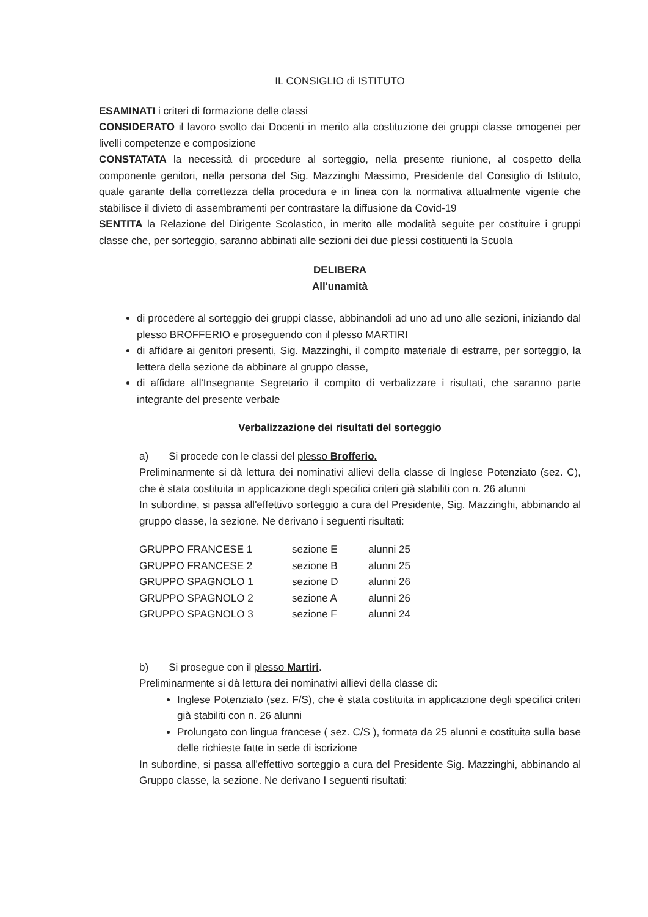IL CONSIGLIO di ISTITUTO
ESAMINATI i criteri di formazione delle classi
CONSIDERATO il lavoro svolto dai Docenti in merito alla costituzione dei gruppi classe omogenei per livelli competenze e composizione
CONSTATATA la necessità di procedure al sorteggio, nella presente riunione, al cospetto della componente genitori, nella persona del Sig. Mazzinghi Massimo, Presidente del Consiglio di Istituto, quale garante della correttezza della procedura e in linea con la normativa attualmente vigente che stabilisce il divieto di assembramenti per contrastare la diffusione da Covid-19
SENTITA la Relazione del Dirigente Scolastico, in merito alle modalità seguite per costituire i gruppi classe che, per sorteggio, saranno abbinati alle sezioni dei due plessi costituenti la Scuola
DELIBERA
All'unamità
di procedere al sorteggio dei gruppi classe, abbinandoli ad uno ad uno alle sezioni, iniziando dal plesso BROFFERIO e proseguendo con il plesso MARTIRI
di affidare ai genitori presenti, Sig. Mazzinghi, il compito materiale di estrarre, per sorteggio, la lettera della sezione da abbinare al gruppo classe,
di affidare all'Insegnante Segretario il compito di verbalizzare i risultati, che saranno parte integrante del presente verbale
Verbalizzazione dei risultati del sorteggio
a) Si procede con le classi del plesso Brofferio.
Preliminarmente si dà lettura dei nominativi allievi della classe di Inglese Potenziato (sez. C), che è stata costituita in applicazione degli specifici criteri già stabiliti con n. 26 alunni
In subordine, si passa all'effettivo sorteggio a cura del Presidente, Sig. Mazzinghi, abbinando al gruppo classe, la sezione. Ne derivano i seguenti risultati:
| GRUPPO FRANCESE 1 | sezione E | alunni 25 |
| GRUPPO FRANCESE 2 | sezione B | alunni 25 |
| GRUPPO SPAGNOLO 1 | sezione D | alunni 26 |
| GRUPPO SPAGNOLO 2 | sezione A | alunni 26 |
| GRUPPO SPAGNOLO 3 | sezione F | alunni 24 |
b) Si prosegue con il plesso Martiri.
Preliminarmente si dà lettura dei nominativi allievi della classe di:
Inglese Potenziato (sez. F/S), che è stata costituita in applicazione degli specifici criteri già stabiliti con n. 26 alunni
Prolungato con lingua francese ( sez. C/S ), formata da 25 alunni e costituita sulla base delle richieste fatte in sede di iscrizione
In subordine, si passa all'effettivo sorteggio a cura del Presidente Sig. Mazzinghi, abbinando al Gruppo classe, la sezione. Ne derivano I seguenti risultati: